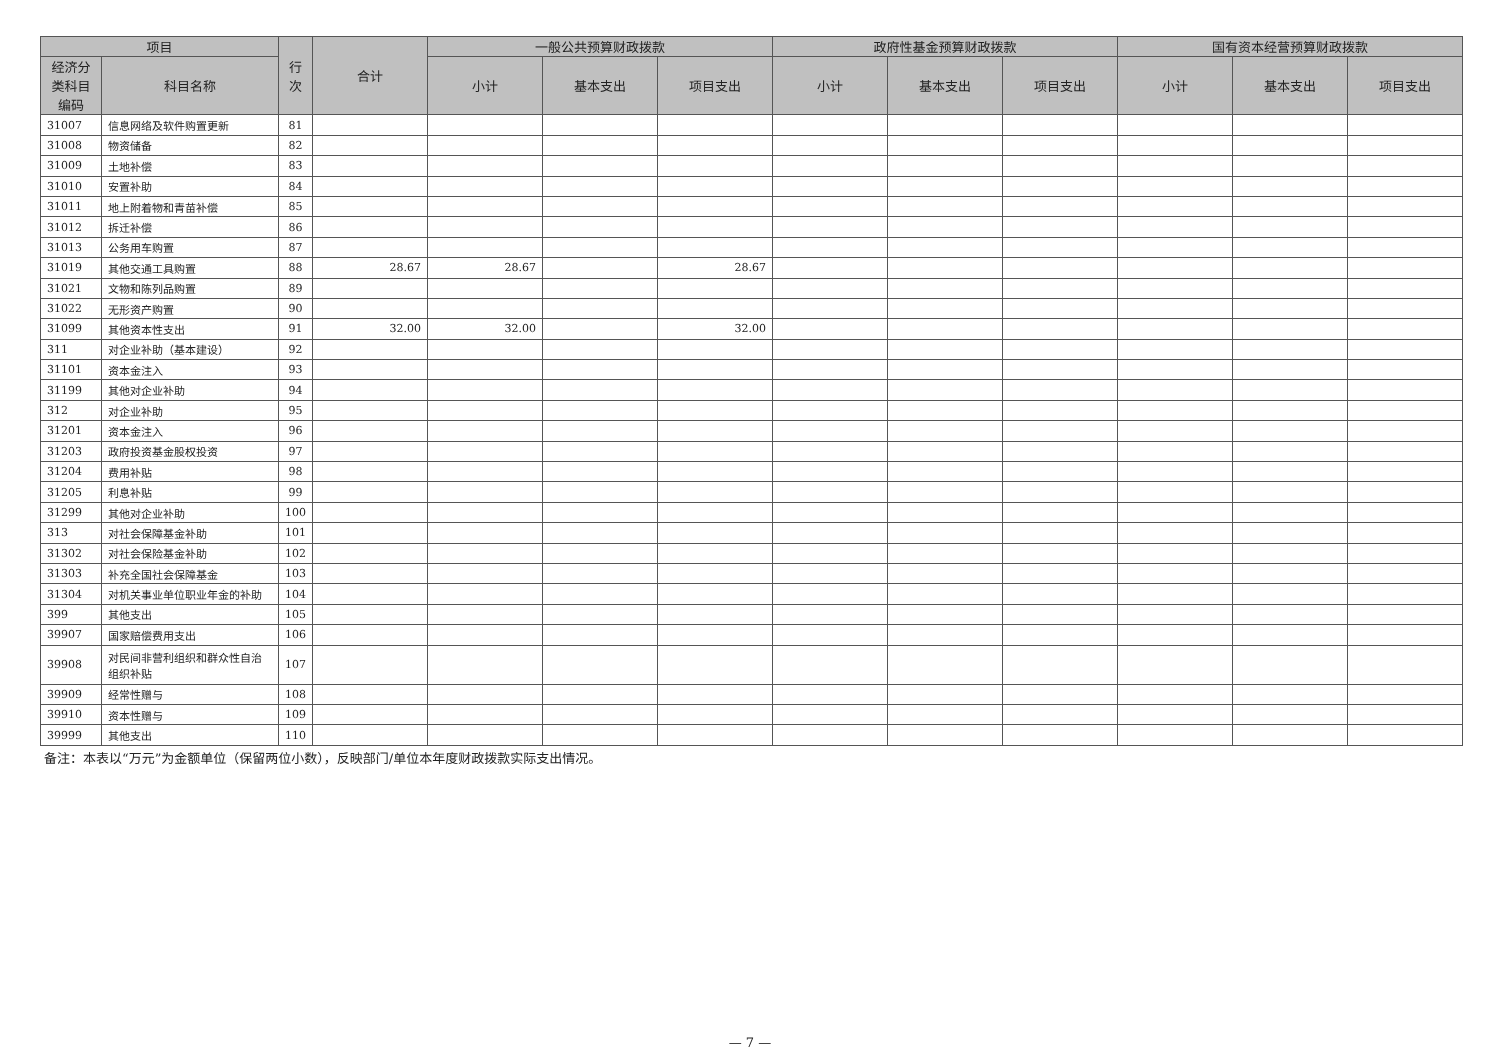| 项目 | | 行 次 | 合计 | 一般公共预算财政拨款 | | | 政府性基金预算财政拨款 | | | 国有资本经营预算财政拨款 | | |
| --- | --- | --- | --- | --- | --- | --- | --- | --- | --- | --- | --- | --- |
| 经济分 类科目 编码 | 科目名称 | | | 小计 | 基本支出 | 项目支出 | 小计 | 基本支出 | 项目支出 | 小计 | 基本支出 | 项目支出 |
| 31007 | 信息网络及软件购置更新 | 81 | | | | | | | | | | |
| 31008 | 物资储备 | 82 | | | | | | | | | | |
| 31009 | 土地补偿 | 83 | | | | | | | | | | |
| 31010 | 安置补助 | 84 | | | | | | | | | | |
| 31011 | 地上附着物和青苗补偿 | 85 | | | | | | | | | | |
| 31012 | 拆迁补偿 | 86 | | | | | | | | | | |
| 31013 | 公务用车购置 | 87 | | | | | | | | | | |
| 31019 | 其他交通工具购置 | 88 | 28.67 | 28.67 | | 28.67 | | | | | | |
| 31021 | 文物和陈列品购置 | 89 | | | | | | | | | | |
| 31022 | 无形资产购置 | 90 | | | | | | | | | | |
| 31099 | 其他资本性支出 | 91 | 32.00 | 32.00 | | 32.00 | | | | | | |
| 311 | 对企业补助（基本建设） | 92 | | | | | | | | | | |
| 31101 | 资本金注入 | 93 | | | | | | | | | | |
| 31199 | 其他对企业补助 | 94 | | | | | | | | | | |
| 312 | 对企业补助 | 95 | | | | | | | | | | |
| 31201 | 资本金注入 | 96 | | | | | | | | | | |
| 31203 | 政府投资基金股权投资 | 97 | | | | | | | | | | |
| 31204 | 费用补贴 | 98 | | | | | | | | | | |
| 31205 | 利息补贴 | 99 | | | | | | | | | | |
| 31299 | 其他对企业补助 | 100 | | | | | | | | | | |
| 313 | 对社会保障基金补助 | 101 | | | | | | | | | | |
| 31302 | 对社会保险基金补助 | 102 | | | | | | | | | | |
| 31303 | 补充全国社会保障基金 | 103 | | | | | | | | | | |
| 31304 | 对机关事业单位职业年金的补助 | 104 | | | | | | | | | | |
| 399 | 其他支出 | 105 | | | | | | | | | | |
| 39907 | 国家赔偿费用支出 | 106 | | | | | | | | | | |
| 39908 | 对民间非营利组织和群众性自治组织补贴 | 107 | | | | | | | | | | |
| 39909 | 经常性赠与 | 108 | | | | | | | | | | |
| 39910 | 资本性赠与 | 109 | | | | | | | | | | |
| 39999 | 其他支出 | 110 | | | | | | | | | | |
备注：本表以“万元”为金额单位（保留两位小数），反映部门/单位本年度财政拨款实际支出情况。
— 7 —